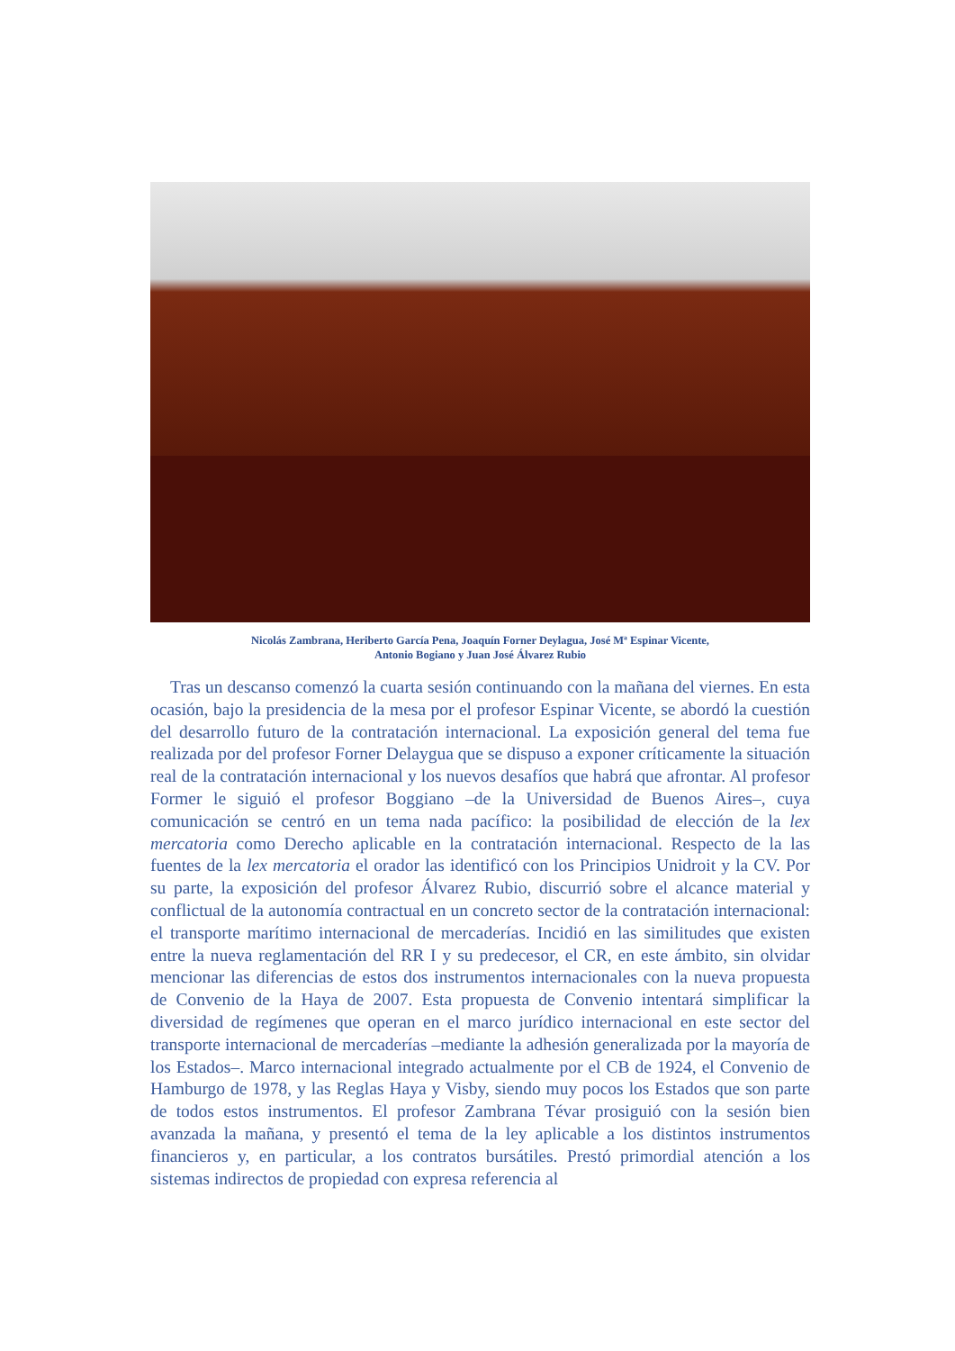Nicolás Zambrana, Heriberto García Pena, Joaquín Forner Deylagua, José Mª Espinar Vicente,
Antonio Bogiano y Juan José Álvarez Rubio
Tras un descanso comenzó la cuarta sesión continuando con la mañana del viernes. En esta ocasión, bajo la presidencia de la mesa por el profesor Espinar Vicente, se abordó la cuestión del desarrollo futuro de la contratación internacional. La exposición general del tema fue realizada por del profesor Forner Delaygua que se dispuso a exponer críticamente la situación real de la contratación internacional y los nuevos desafíos que habrá que afrontar. Al profesor Former le siguió el profesor Boggiano –de la Universidad de Buenos Aires–, cuya comunicación se centró en un tema nada pacífico: la posibilidad de elección de la lex mercatoria como Derecho aplicable en la contratación internacional. Respecto de la las fuentes de la lex mercatoria el orador las identificó con los Principios Unidroit y la CV. Por su parte, la exposición del profesor Álvarez Rubio, discurrió sobre el alcance material y conflictual de la autonomía contractual en un concreto sector de la contratación internacional: el transporte marítimo internacional de mercaderías. Incidió en las similitudes que existen entre la nueva reglamentación del RR I y su predecesor, el CR, en este ámbito, sin olvidar mencionar las diferencias de estos dos instrumentos internacionales con la nueva propuesta de Convenio de la Haya de 2007. Esta propuesta de Convenio intentará simplificar la diversidad de regímenes que operan en el marco jurídico internacional en este sector del transporte internacional de mercaderías –mediante la adhesión generalizada por la mayoría de los Estados–. Marco internacional integrado actualmente por el CB de 1924, el Convenio de Hamburgo de 1978, y las Reglas Haya y Visby, siendo muy pocos los Estados que son parte de todos estos instrumentos. El profesor Zambrana Tévar prosiguió con la sesión bien avanzada la mañana, y presentó el tema de la ley aplicable a los distintos instrumentos financieros y, en particular, a los contratos bursátiles. Prestó primordial atención a los sistemas indirectos de propiedad con expresa referencia al